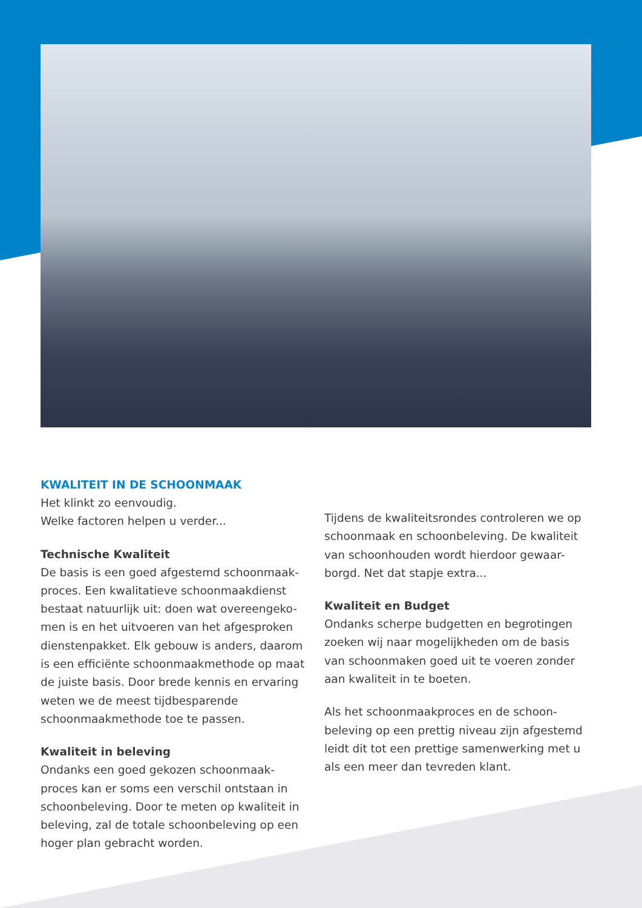KWALITEIT IN DE SCHOONMAAK
Het klinkt zo eenvoudig.
Welke factoren helpen u verder...
Technische Kwaliteit
De basis is een goed afgestemd schoonmaak-proces. Een kwalitatieve schoonmaakdienst bestaat natuurlijk uit: doen wat overeengeko-men is en het uitvoeren van het afgesproken dienstenpakket. Elk gebouw is anders, daarom is een efficiënte schoonmaakmethode op maat de juiste basis. Door brede kennis en ervaring weten we de meest tijdbesparende schoonmaakmethode toe te passen.
Kwaliteit in beleving
Ondanks een goed gekozen schoonmaak-proces kan er soms een verschil ontstaan in schoonbeleving. Door te meten op kwaliteit in beleving, zal de totale schoonbeleving op een hoger plan gebracht worden.
Tijdens de kwaliteitsrondes controleren we op schoonmaak en schoonbeleving. De kwaliteit van schoonhouden wordt hierdoor gewaar-borgd. Net dat stapje extra...
Kwaliteit en Budget
Ondanks scherpe budgetten en begrotingen zoeken wij naar mogelijkheden om de basis van schoonmaken goed uit te voeren zonder aan kwaliteit in te boeten.
Als het schoonmaakproces en de schoon-beleving op een prettig niveau zijn afgestemd leidt dit tot een prettige samenwerking met u als een meer dan tevreden klant.